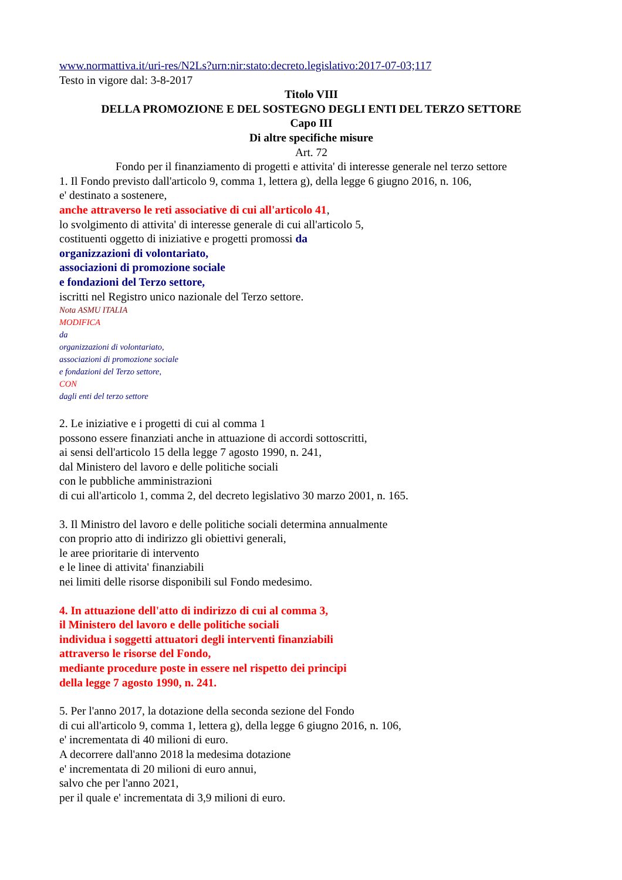www.normattiva.it/uri-res/N2Ls?urn:nir:stato:decreto.legislativo:2017-07-03;117
Testo in vigore dal: 3-8-2017
Titolo VIII
DELLA PROMOZIONE E DEL SOSTEGNO DEGLI ENTI DEL TERZO SETTORE
Capo III
Di altre specifiche misure
Art. 72
Fondo per il finanziamento di progetti e attivita' di interesse generale nel terzo settore
1. Il Fondo previsto dall'articolo 9, comma 1, lettera g), della legge 6 giugno 2016, n. 106,
e' destinato a sostenere,
anche attraverso le reti associative di cui all'articolo 41,
lo svolgimento di attivita' di interesse generale di cui all'articolo 5,
costituenti oggetto di iniziative e progetti promossi da
organizzazioni di volontariato,
associazioni di promozione sociale
e fondazioni del Terzo settore,
iscritti nel Registro unico nazionale del Terzo settore.
Nota ASMU ITALIA
MODIFICA
da
organizzazioni di volontariato,
associazioni di promozione sociale
e fondazioni del Terzo settore,
CON
dagli enti del terzo settore
2. Le iniziative e i progetti di cui al comma 1
possono essere finanziati anche in attuazione di accordi sottoscritti,
ai sensi dell'articolo 15 della legge 7 agosto 1990, n. 241,
dal Ministero del lavoro e delle politiche sociali
con le pubbliche amministrazioni
di cui all'articolo 1, comma 2, del decreto legislativo 30 marzo 2001, n. 165.
3. Il Ministro del lavoro e delle politiche sociali determina annualmente
con proprio atto di indirizzo gli obiettivi generali,
le aree prioritarie di intervento
e le linee di attivita' finanziabili
nei limiti delle risorse disponibili sul Fondo medesimo.
4. In attuazione dell'atto di indirizzo di cui al comma 3,
il Ministero del lavoro e delle politiche sociali
individua i soggetti attuatori degli interventi finanziabili
attraverso le risorse del Fondo,
mediante procedure poste in essere nel rispetto dei principi
della legge 7 agosto 1990, n. 241.
5. Per l'anno 2017, la dotazione della seconda sezione del Fondo
di cui all'articolo 9, comma 1, lettera g), della legge 6 giugno 2016, n. 106,
e' incrementata di 40 milioni di euro.
A decorrere dall'anno 2018 la medesima dotazione
e' incrementata di 20 milioni di euro annui,
salvo che per l'anno 2021,
per il quale e' incrementata di 3,9 milioni di euro.